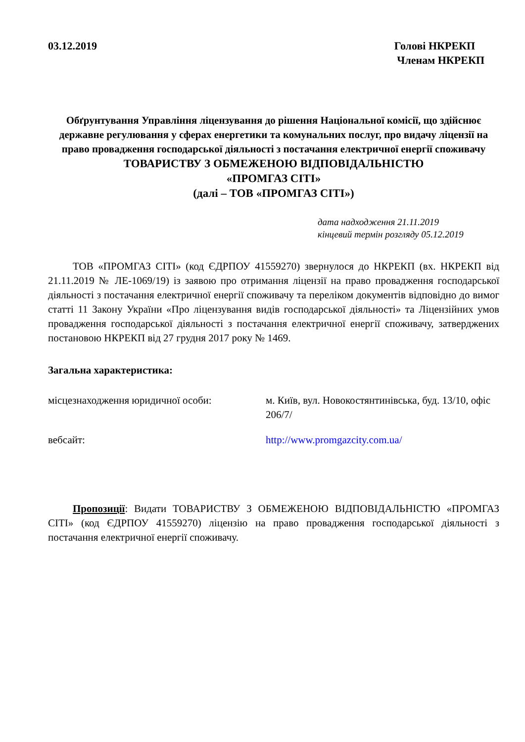03.12.2019 Голові НКРЕКП
Членам НКРЕКП
Обґрунтування Управління ліцензування до рішення Національної комісії, що здійснює державне регулювання у сферах енергетики та комунальних послуг, про видачу ліцензії на право провадження господарської діяльності з постачання електричної енергії споживачу
ТОВАРИСТВУ З ОБМЕЖЕНОЮ ВІДПОВІДАЛЬНІСТЮ
«ПРОМГАЗ СІТІ»
(далі – ТОВ «ПРОМГАЗ СІТІ»)
дата надходження 21.11.2019
кінцевий термін розгляду 05.12.2019
ТОВ «ПРОМГАЗ СІТІ» (код ЄДРПОУ 41559270) звернулося до НКРЕКП (вх. НКРЕКП від 21.11.2019 № ЛЕ-1069/19) із заявою про отримання ліцензії на право провадження господарської діяльності з постачання електричної енергії споживачу та переліком документів відповідно до вимог статті 11 Закону України «Про ліцензування видів господарської діяльності» та Ліцензійних умов провадження господарської діяльності з постачання електричної енергії споживачу, затверджених постановою НКРЕКП від 27 грудня 2017 року № 1469.
Загальна характеристика:
місцезнаходження юридичної особи: м. Київ, вул. Новокостянтинівська, буд. 13/10, офіс 206/7/
вебсайт: http://www.promgazcity.com.ua/
Пропозиції: Видати ТОВАРИСТВУ З ОБМЕЖЕНОЮ ВІДПОВІДАЛЬНІСТЮ «ПРОМГАЗ СІТІ» (код ЄДРПОУ 41559270) ліцензію на право провадження господарської діяльності з постачання електричної енергії споживачу.